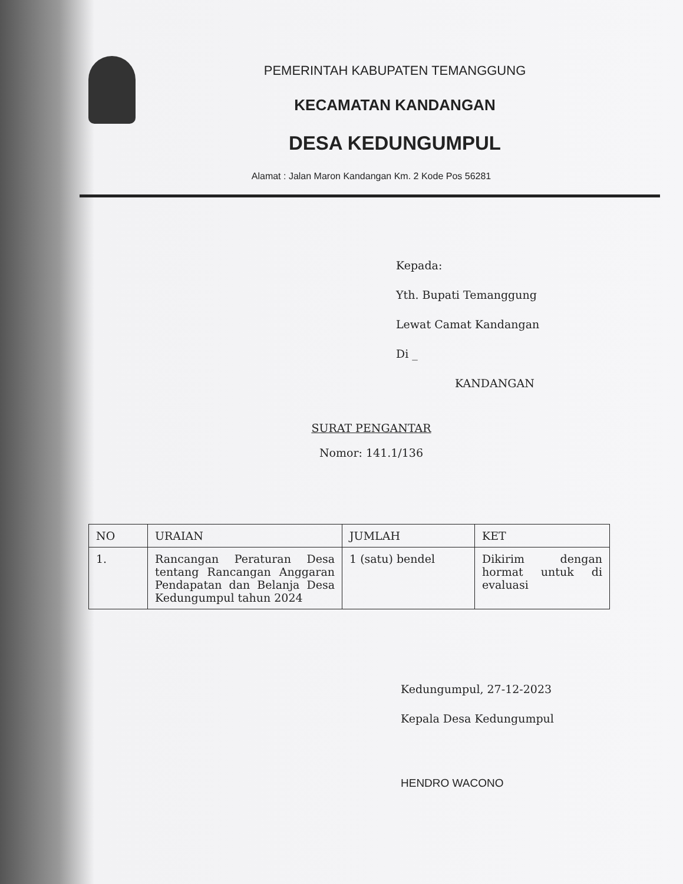PEMERINTAH KABUPATEN TEMANGGUNG
KECAMATAN KANDANGAN
DESA KEDUNGUMPUL
Alamat : Jalan Maron Kandangan Km. 2 Kode Pos 56281
Kepada:
Yth. Bupati Temanggung
Lewat Camat Kandangan
Di _
KANDANGAN
SURAT PENGANTAR
Nomor: 141.1/136
| NO | URAIAN | JUMLAH | KET |
| --- | --- | --- | --- |
| 1. | Rancangan Peraturan Desa tentang Rancangan Anggaran Pendapatan dan Belanja Desa Kedungumpul tahun 2024 | 1 (satu) bendel | Dikirim dengan hormat untuk di evaluasi |
Kedungumpul, 27-12-2023
Kepala Desa Kedungumpul
HENDRO WACONO